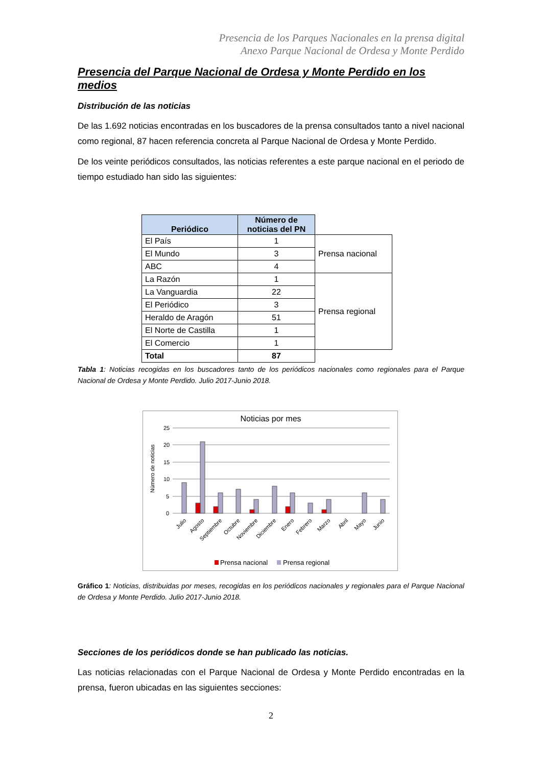Presencia de los Parques Nacionales en la prensa digital
Anexo Parque Nacional de Ordesa y Monte Perdido
Presencia del Parque Nacional de Ordesa y Monte Perdido en los medios
Distribución de las noticias
De las 1.692 noticias encontradas en los buscadores de la prensa consultados tanto a nivel nacional como regional, 87 hacen referencia concreta al Parque Nacional de Ordesa y Monte Perdido.
De los veinte periódicos consultados, las noticias referentes a este parque nacional en el periodo de tiempo estudiado han sido las siguientes:
| Periódico | Número de noticias del PN | |
| El País | 1 | Prensa nacional |
| El Mundo | 3 | |
| ABC | 4 | |
| La Razón | 1 | Prensa regional |
| La Vanguardia | 22 | |
| El Periódico | 3 | |
| Heraldo de Aragón | 51 | |
| El Norte de Castilla | 1 | |
| El Comercio | 1 | |
| Total | 87 | |
Tabla 1: Noticias recogidas en los buscadores tanto de los periódicos nacionales como regionales para el Parque Nacional de Ordesa y Monte Perdido. Julio 2017-Junio 2018.
Noticias por mes
25
20
15
10
5
0
Número de noticias
Julio
Agosto
Septiembre
Octubre
Noviembre
Diciembre
Enero
Febrero
Marzo
Abril
Mayo
Junio
Prensa nacional
Prensa regional
Gráfico 1: Noticias, distribuidas por meses, recogidas en los periódicos nacionales y regionales para el Parque Nacional de Ordesa y Monte Perdido. Julio 2017-Junio 2018.
Secciones de los periódicos donde se han publicado las noticias.
Las noticias relacionadas con el Parque Nacional de Ordesa y Monte Perdido encontradas en la prensa, fueron ubicadas en las siguientes secciones:
2